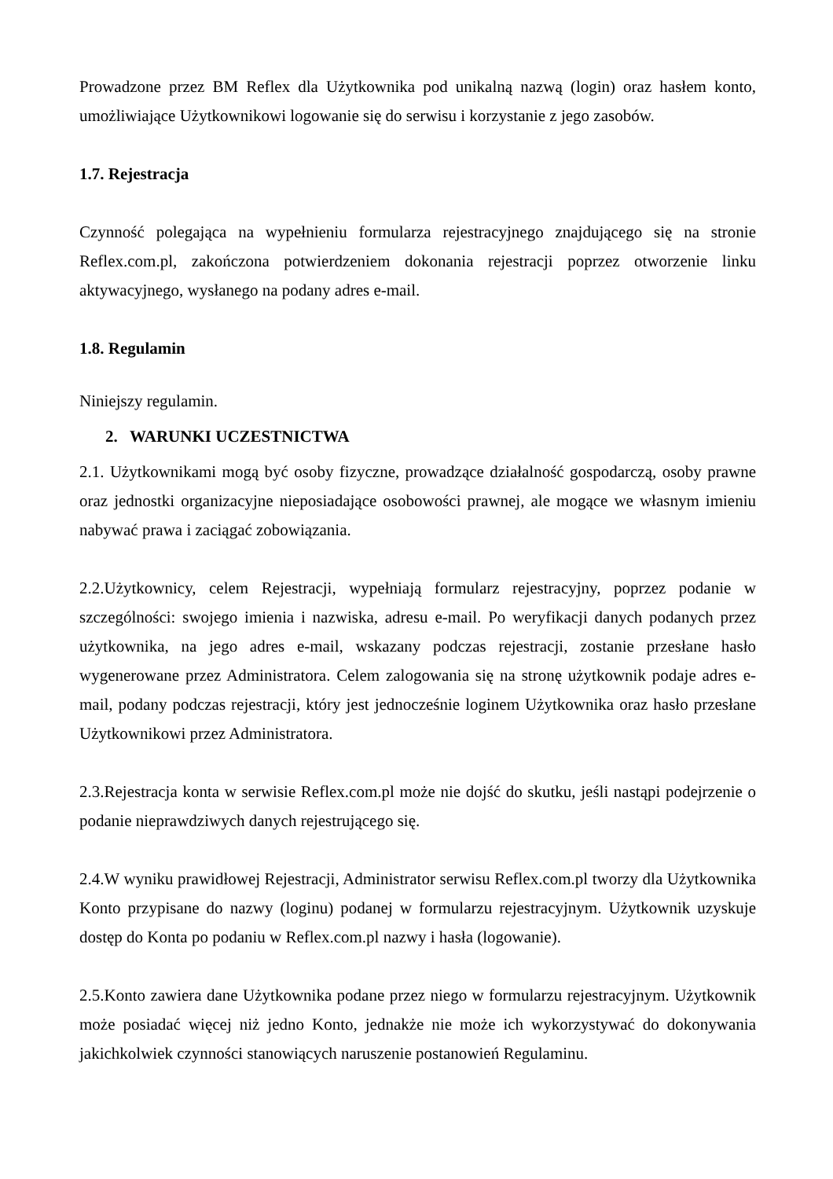Prowadzone przez BM Reflex dla Użytkownika pod unikalną nazwą (login) oraz hasłem konto, umożliwiające Użytkownikowi logowanie się do serwisu i korzystanie z jego zasobów.
1.7. Rejestracja
Czynność polegająca na wypełnieniu formularza rejestracyjnego znajdującego się na stronie Reflex.com.pl, zakończona potwierdzeniem dokonania rejestracji poprzez otworzenie linku aktywacyjnego, wysłanego na podany adres e-mail.
1.8. Regulamin
Niniejszy regulamin.
2. WARUNKI UCZESTNICTWA
2.1. Użytkownikami mogą być osoby fizyczne, prowadzące działalność gospodarczą, osoby prawne oraz jednostki organizacyjne nieposiadające osobowości prawnej, ale mogące we własnym imieniu nabywać prawa i zaciągać zobowiązania.
2.2.Użytkownicy, celem Rejestracji, wypełniają formularz rejestracyjny, poprzez podanie w szczególności: swojego imienia i nazwiska, adresu e-mail. Po weryfikacji danych podanych przez użytkownika, na jego adres e-mail, wskazany podczas rejestracji, zostanie przesłane hasło wygenerowane przez Administratora. Celem zalogowania się na stronę użytkownik podaje adres e-mail, podany podczas rejestracji, który jest jednocześnie loginem Użytkownika oraz hasło przesłane Użytkownikowi przez Administratora.
2.3.Rejestracja konta w serwisie Reflex.com.pl może nie dojść do skutku, jeśli nastąpi podejrzenie o podanie nieprawdziwych danych rejestrującego się.
2.4.W wyniku prawidłowej Rejestracji, Administrator serwisu Reflex.com.pl tworzy dla Użytkownika Konto przypisane do nazwy (loginu) podanej w formularzu rejestracyjnym. Użytkownik uzyskuje dostęp do Konta po podaniu w Reflex.com.pl nazwy i hasła (logowanie).
2.5.Konto zawiera dane Użytkownika podane przez niego w formularzu rejestracyjnym. Użytkownik może posiadać więcej niż jedno Konto, jednakże nie może ich wykorzystywać do dokonywania jakichkolwiek czynności stanowiących naruszenie postanowień Regulaminu.